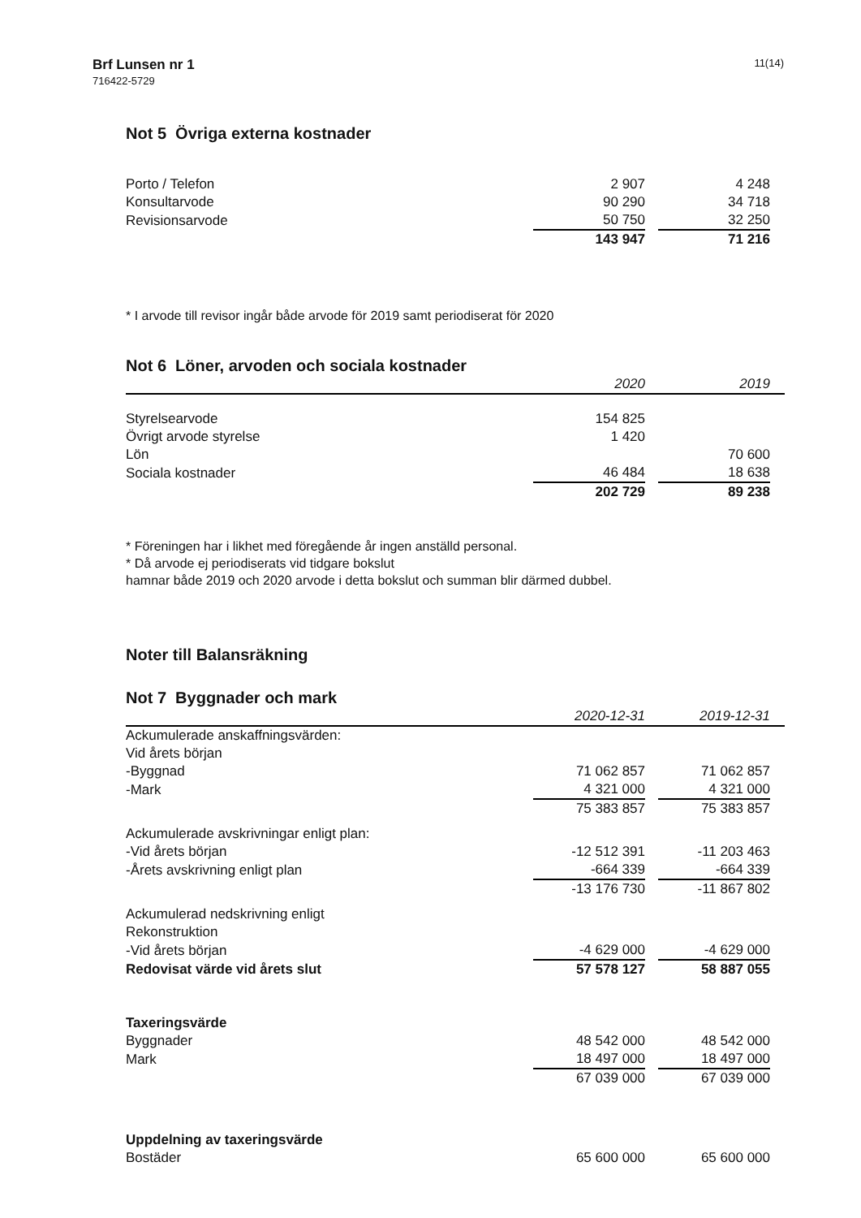Brf Lunsen nr 1
716422-5729
11(14)
Not 5 Övriga externa kostnader
| Porto / Telefon | 2 907 | | 4 248 | |
| Konsultarvode | 90 290 | | 34 718 | |
| Revisionsarvode | 50 750 | | 32 250 | |
| | 143 947 | | 71 216 | |
* I arvode till revisor ingår både arvode för 2019 samt periodiserat för 2020
Not 6 Löner, arvoden och sociala kostnader
| | 2020 | | 2019 | |
| --- | --- | --- | --- | --- |
| Styrelsearvode | 154 825 | | | |
| Övrigt arvode styrelse | 1 420 | | | |
| Lön | | | 70 600 | |
| Sociala kostnader | 46 484 | | 18 638 | |
| | 202 729 | | 89 238 | |
* Föreningen har i likhet med föregående år ingen anställd personal.
* Då arvode ej periodiserats vid tidgare bokslut
hamnar både 2019 och 2020 arvode i detta bokslut och summan blir därmed dubbel.
Noter till Balansräkning
Not 7 Byggnader och mark
| | 2020-12-31 | | 2019-12-31 | |
| --- | --- | --- | --- | --- |
| Ackumulerade anskaffningsvärden: | | | | |
| Vid årets början | | | | |
| -Byggnad | 71 062 857 | | 71 062 857 | |
| -Mark | 4 321 000 | | 4 321 000 | |
| | 75 383 857 | | 75 383 857 | |
| Ackumulerade avskrivningar enligt plan: | | | | |
| -Vid årets början | -12 512 391 | | -11 203 463 | |
| -Årets avskrivning enligt plan | -664 339 | | -664 339 | |
| | -13 176 730 | | -11 867 802 | |
| Ackumulerad nedskrivning enligt | | | | |
| Rekonstruktion | | | | |
| -Vid årets början | -4 629 000 | | -4 629 000 | |
| Redovisat värde vid årets slut | 57 578 127 | | 58 887 055 | |
| Taxeringsvärde | | | | |
| Byggnader | 48 542 000 | | 48 542 000 | |
| Mark | 18 497 000 | | 18 497 000 | |
| | 67 039 000 | | 67 039 000 | |
| Uppdelning av taxeringsvärde | | | | |
| Bostäder | 65 600 000 | | 65 600 000 | |